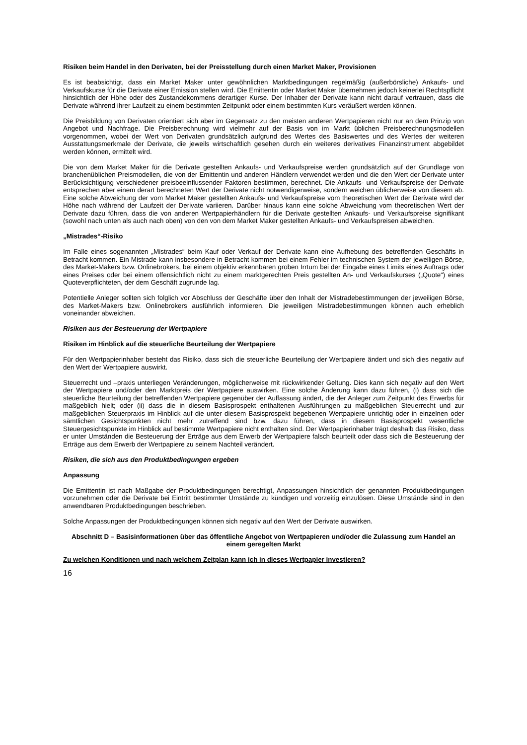Risiken beim Handel in den Derivaten, bei der Preisstellung durch einen Market Maker, Provisionen
Es ist beabsichtigt, dass ein Market Maker unter gewöhnlichen Marktbedingungen regelmäßig (außerbörsliche) Ankaufs- und Verkaufskurse für die Derivate einer Emission stellen wird. Die Emittentin oder Market Maker übernehmen jedoch keinerlei Rechtspflicht hinsichtlich der Höhe oder des Zustandekommens derartiger Kurse. Der Inhaber der Derivate kann nicht darauf vertrauen, dass die Derivate während ihrer Laufzeit zu einem bestimmten Zeitpunkt oder einem bestimmten Kurs veräußert werden können.
Die Preisbildung von Derivaten orientiert sich aber im Gegensatz zu den meisten anderen Wertpapieren nicht nur an dem Prinzip von Angebot und Nachfrage. Die Preisberechnung wird vielmehr auf der Basis von im Markt üblichen Preisberechnungsmodellen vorgenommen, wobei der Wert von Derivaten grundsätzlich aufgrund des Wertes des Basiswertes und des Wertes der weiteren Ausstattungsmerkmale der Derivate, die jeweils wirtschaftlich gesehen durch ein weiteres derivatives Finanzinstrument abgebildet werden können, ermittelt wird.
Die von dem Market Maker für die Derivate gestellten Ankaufs- und Verkaufspreise werden grundsätzlich auf der Grundlage von branchenüblichen Preismodellen, die von der Emittentin und anderen Händlern verwendet werden und die den Wert der Derivate unter Berücksichtigung verschiedener preisbeeinflussender Faktoren bestimmen, berechnet. Die Ankaufs- und Verkaufspreise der Derivate entsprechen aber einem derart berechneten Wert der Derivate nicht notwendigerweise, sondern weichen üblicherweise von diesem ab. Eine solche Abweichung der vom Market Maker gestellten Ankaufs- und Verkaufspreise vom theoretischen Wert der Derivate wird der Höhe nach während der Laufzeit der Derivate variieren. Darüber hinaus kann eine solche Abweichung vom theoretischen Wert der Derivate dazu führen, dass die von anderen Wertpapierhändlern für die Derivate gestellten Ankaufs- und Verkaufspreise signifikant (sowohl nach unten als auch nach oben) von den von dem Market Maker gestellten Ankaufs- und Verkaufspreisen abweichen.
„Mistrades“-Risiko
Im Falle eines sogenannten „Mistrades“ beim Kauf oder Verkauf der Derivate kann eine Aufhebung des betreffenden Geschäfts in Betracht kommen. Ein Mistrade kann insbesondere in Betracht kommen bei einem Fehler im technischen System der jeweiligen Börse, des Market-Makers bzw. Onlinebrokers, bei einem objektiv erkennbaren groben Irrtum bei der Eingabe eines Limits eines Auftrags oder eines Preises oder bei einem offensichtlich nicht zu einem marktgerechten Preis gestellten An- und Verkaufskurses („Quote“) eines Quoteverpflichteten, der dem Geschäft zugrunde lag.
Potentielle Anleger sollten sich folglich vor Abschluss der Geschäfte über den Inhalt der Mistradebestimmungen der jeweiligen Börse, des Market-Makers bzw. Onlinebrokers ausführlich informieren. Die jeweiligen Mistradebestimmungen können auch erheblich voneinander abweichen.
Risiken aus der Besteuerung der Wertpapiere
Risiken im Hinblick auf die steuerliche Beurteilung der Wertpapiere
Für den Wertpapierinhaber besteht das Risiko, dass sich die steuerliche Beurteilung der Wertpapiere ändert und sich dies negativ auf den Wert der Wertpapiere auswirkt.
Steuerrecht und –praxis unterliegen Veränderungen, möglicherweise mit rückwirkender Geltung. Dies kann sich negativ auf den Wert der Wertpapiere und/oder den Marktpreis der Wertpapiere auswirken. Eine solche Änderung kann dazu führen, (i) dass sich die steuerliche Beurteilung der betreffenden Wertpapiere gegenüber der Auffassung ändert, die der Anleger zum Zeitpunkt des Erwerbs für maßgeblich hielt; oder (ii) dass die in diesem Basisprospekt enthaltenen Ausführungen zu maßgeblichen Steuerrecht und zur maßgeblichen Steuerpraxis im Hinblick auf die unter diesem Basisprospekt begebenen Wertpapiere unrichtig oder in einzelnen oder sämtlichen Gesichtspunkten nicht mehr zutreffend sind bzw. dazu führen, dass in diesem Basisprospekt wesentliche Steuergesichtspunkte im Hinblick auf bestimmte Wertpapiere nicht enthalten sind. Der Wertpapierinhaber trägt deshalb das Risiko, dass er unter Umständen die Besteuerung der Erträge aus dem Erwerb der Wertpapiere falsch beurteilt oder dass sich die Besteuerung der Erträge aus dem Erwerb der Wertpapiere zu seinem Nachteil verändert.
Risiken, die sich aus den Produktbedingungen ergeben
Anpassung
Die Emittentin ist nach Maßgabe der Produktbedingungen berechtigt, Anpassungen hinsichtlich der genannten Produktbedingungen vorzunehmen oder die Derivate bei Eintritt bestimmter Umstände zu kündigen und vorzeitig einzulösen. Diese Umstände sind in den anwendbaren Produktbedingungen beschrieben.
Solche Anpassungen der Produktbedingungen können sich negativ auf den Wert der Derivate auswirken.
Abschnitt D – Basisinformationen über das öffentliche Angebot von Wertpapieren und/oder die Zulassung zum Handel an einem geregelten Markt
Zu welchen Konditionen und nach welchem Zeitplan kann ich in dieses Wertpapier investieren?
16